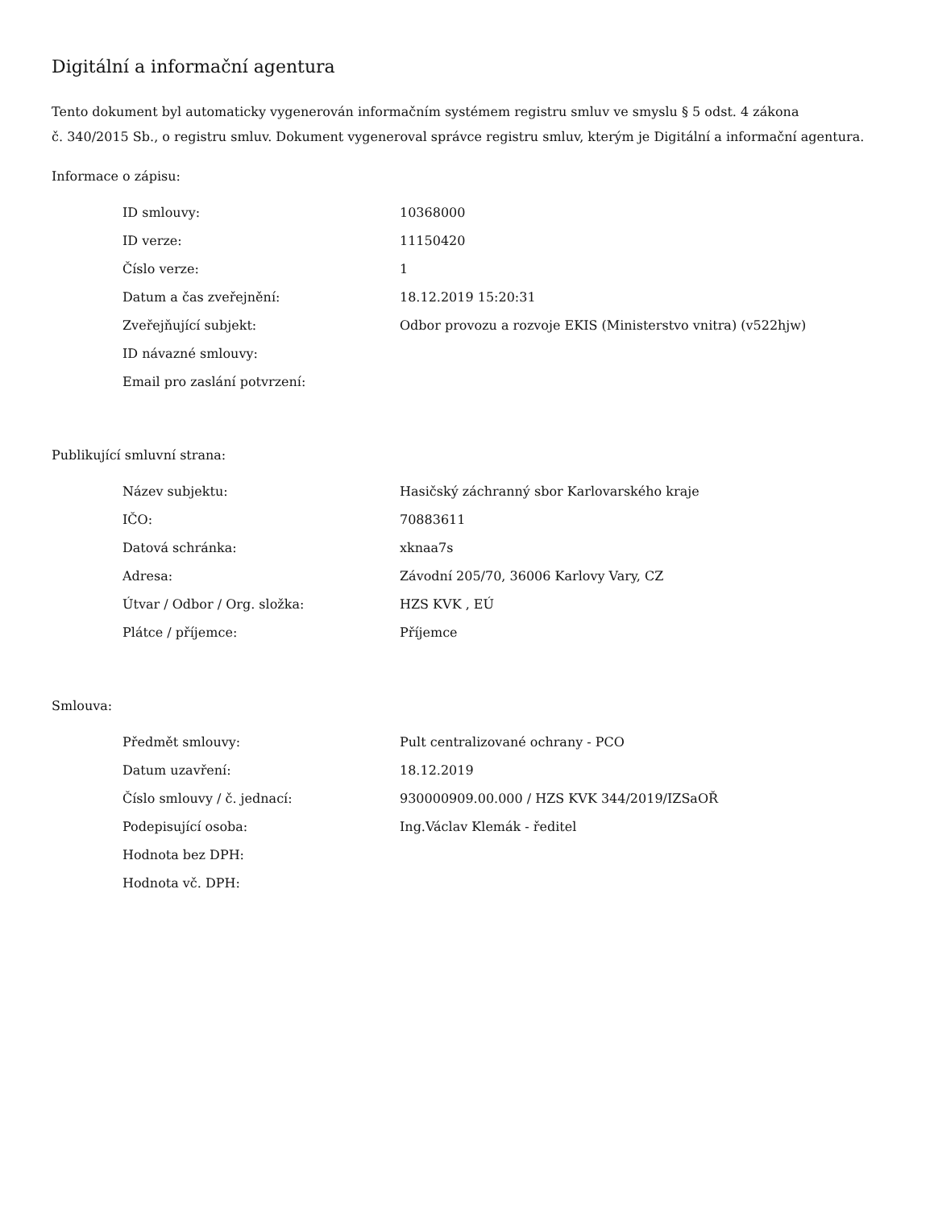Digitální a informační agentura
Tento dokument byl automaticky vygenerován informačním systémem registru smluv ve smyslu § 5 odst. 4 zákona
č. 340/2015 Sb., o registru smluv. Dokument vygeneroval správce registru smluv, kterým je Digitální a informační agentura.
Informace o zápisu:
| ID smlouvy: | 10368000 |
| ID verze: | 11150420 |
| Číslo verze: | 1 |
| Datum a čas zveřejnění: | 18.12.2019 15:20:31 |
| Zveřejňující subjekt: | Odbor provozu a rozvoje EKIS (Ministerstvo vnitra) (v522hjw) |
| ID návazné smlouvy: | |
| Email pro zaslání potvrzení: | |
Publikující smluvní strana:
| Název subjektu: | Hasičský záchranný sbor Karlovarského kraje |
| IČO: | 70883611 |
| Datová schránka: | xknaa7s |
| Adresa: | Závodní 205/70, 36006 Karlovy Vary, CZ |
| Útvar / Odbor / Org. složka: | HZS KVK , EÚ |
| Plátce / příjemce: | Příjemce |
Smlouva:
| Předmět smlouvy: | Pult centralizované ochrany - PCO |
| Datum uzavření: | 18.12.2019 |
| Číslo smlouvy / č. jednací: | 930000909.00.000 / HZS KVK 344/2019/IZSaOŘ |
| Podepisující osoba: | Ing.Václav Klemák - ředitel |
| Hodnota bez DPH: | |
| Hodnota vč. DPH: | |